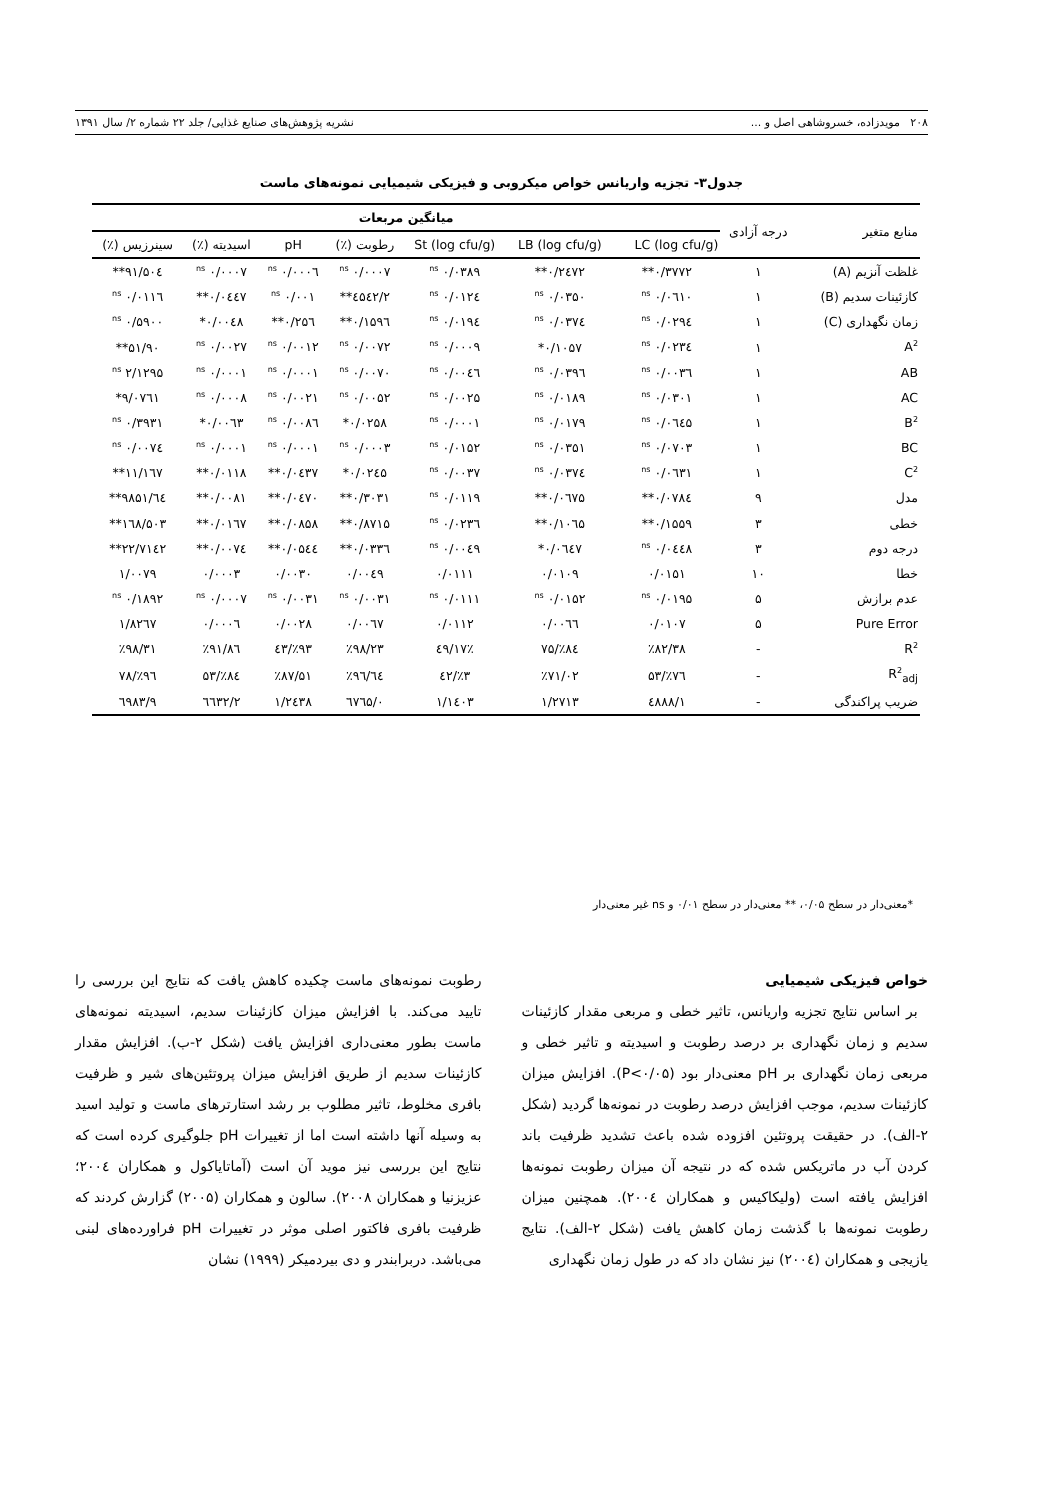۲۰۸ مویدزاده، خسروشاهی اصل و ... نشریه پژوهش‌های صنایع غذایی/ جلد ۲۲ شماره ۲/ سال ۱۳۹۱
جدول۳- تجزیه واریانس خواص میکروبی و فیزیکی شیمیایی نمونه‌های ماست
| منابع متغیر | درجه آزادی | میانگین مربعات | | | | | | |
| --- | --- | --- | --- | --- | --- | --- | --- | --- |
| | | LC (log cfu/g) | LB (log cfu/g) | St (log cfu/g) | رطوبت (٪) | pH | اسیدیته (٪) | سینرزیس (٪) |
| غلظت آنزیم (A) | ۱ | ۰/۳۷۷۲** | ۰/۲٤۷۲** | ۰/۰۳۸۹ <sup>ns</sup> | ۰/۰۰۰۷ <sup>ns</sup> | ۰/۰۰۰٦ <sup>ns</sup> | ۰/۰۰۰۷ <sup>ns</sup> | ۵۰٤/۹۱** |
| کازئینات سدیم (B) | ۱ | ۰/۰٦۱۰ <sup>ns</sup> | ۰/۰۳۵۰ <sup>ns</sup> | ۰/۰۱۲٤ <sup>ns</sup> | ۲/٤۵٤۲** | ۰/۰۰۱ <sup>ns</sup> | ۰/۰٤٤۷** | ۰/۰۱۱٦ <sup>ns</sup> |
| زمان نگهداری (C) | ۱ | ۰/۰۲۹٤ <sup>ns</sup> | ۰/۰۳۷٤ <sup>ns</sup> | ۰/۰۱۹٤ <sup>ns</sup> | ۰/۱۵۹٦** | ۰/۲۵٦** | ۰/۰۰٤۸* | ۰/۵۹۰۰ <sup>ns</sup> |
| A<sup>2</sup> | ۱ | ۰/۰۲۳٤ <sup>ns</sup> | ۰/۱۰۵۷* | ۰/۰۰۰۹ <sup>ns</sup> | ۰/۰۰۷۲ <sup>ns</sup> | ۰/۰۰۱۲ <sup>ns</sup> | ۰/۰۰۲۷ <sup>ns</sup> | ۵۱/۹۰** |
| AB | ۱ | ۰/۰۰۳٦ <sup>ns</sup> | ۰/۰۳۹٦ <sup>ns</sup> | ۰/۰۰٤٦ <sup>ns</sup> | ۰/۰۰۷۰ <sup>ns</sup> | ۰/۰۰۰۱ <sup>ns</sup> | ۰/۰۰۰۱ <sup>ns</sup> | ۲/۱۲۹۵ <sup>ns</sup> |
| AC | ۱ | ۰/۰۳۰۱ <sup>ns</sup> | ۰/۰۱۸۹ <sup>ns</sup> | ۰/۰۰۲۵ <sup>ns</sup> | ۰/۰۰۵۲ <sup>ns</sup> | ۰/۰۰۲۱ <sup>ns</sup> | ۰/۰۰۰۸ <sup>ns</sup> | ۹/۰۷٦۱* |
| B<sup>2</sup> | ۱ | ۰/۰٦٤۵ <sup>ns</sup> | ۰/۰۱۷۹ <sup>ns</sup> | ۰/۰۰۰۱ <sup>ns</sup> | ۰/۰۲۵۸* | ۰/۰۰۸٦ <sup>ns</sup> | ۰/۰۰٦۳* | ۰/۳۹۳۱ <sup>ns</sup> |
| BC | ۱ | ۰/۰۷۰۳ <sup>ns</sup> | ۰/۰۳۵۱ <sup>ns</sup> | ۰/۰۱۵۲ <sup>ns</sup> | ۰/۰۰۰۳ <sup>ns</sup> | ۰/۰۰۰۱ <sup>ns</sup> | ۰/۰۰۰۱ <sup>ns</sup> | ۰/۰۰۷٤ <sup>ns</sup> |
| C<sup>2</sup> | ۱ | ۰/۰٦۳۱ <sup>ns</sup> | ۰/۰۳۷٤ <sup>ns</sup> | ۰/۰۰۳۷ <sup>ns</sup> | ۰/۰۲٤۵* | ۰/۰٤۳۷** | ۰/۰۱۱۸** | ۱۱/۱٦۷** |
| مدل | ۹ | ۰/۰۷۸٤** | ۰/۰٦۷۵** | ۰/۰۱۱۹ <sup>ns</sup> | ۰/۳۰۳۱** | ۰/۰٤۷۰** | ۰/۰۰۸۱** | ٦٤/۹۸۵۱** |
| خطی | ۳ | ۰/۱۵۵۹** | ۰/۱۰٦۵** | ۰/۰۲۳٦ <sup>ns</sup> | ۰/۸۷۱۵** | ۰/۰۸۵۸** | ۰/۰۱٦۷** | ۱٦۸/۵۰۳** |
| درجه دوم | ۳ | ۰/۰٤٤۸ <sup>ns</sup> | ۰/۰٦٤۷* | ۰/۰۰٤۹ <sup>ns</sup> | ۰/۰۳۳٦** | ۰/۰۵٤٤** | ۰/۰۰۷٤** | ۲۲/۷۱٤۲** |
| خطا | ۱۰ | ۰/۰۱۵۱ | ۰/۰۱۰۹ | ۰/۰۱۱۱ | ۰/۰۰٤۹ | ۰/۰۰۳۰ | ۰/۰۰۰۳ | ۱/۰۰۷۹ |
| عدم برازش | ۵ | ۰/۰۱۹۵ <sup>ns</sup> | ۰/۰۱۵۲ <sup>ns</sup> | ۰/۰۱۱۱ <sup>ns</sup> | ۰/۰۰۳۱ <sup>ns</sup> | ۰/۰۰۳۱ <sup>ns</sup> | ۰/۰۰۰۷ <sup>ns</sup> | ۰/۱۸۹۲ <sup>ns</sup> |
| Pure Error | ۵ | ۰/۰۱۰۷ | ۰/۰۰٦٦ | ۰/۰۱۱۲ | ۰/۰۰٦۷ | ۰/۰۰۲۸ | ۰/۰۰۰٦ | ۱/۸۲٦۷ |
| R<sup>2</sup> | - | ٪۸۲/۳۸ | ٪۸٤/۷۵ | ٪٤۹/۱۷ | ٪۹۸/۲۳ | ٪۹۳/٤۳ | ٪۹۱/۸٦ | ٪۹۸/۳۱ |
| R<sup>2</sup><sub>adj</sub> | - | ٪۷٦/۵۳ | ٪۷۱/۰۲ | ٪۳/٤۲ | ٪۹٦/٦٤ | ٪۸۷/۵۱ | ٪۸٤/۵۳ | ٪۹٦/۷۸ |
| ضریب پراکندگی | - | ۱/٤۸۸۸ | ۱/۲۷۱۳ | ۱/۱٤۰۳ | ۰/٦۷٦۵ | ۱/۲٤۳۸ | ۲/٦٦۳۲ | ۹/٦۹۸۳ |
*معنی‌دار در سطح ۰/۰۵، ** معنی‌دار در سطح ۰/۰۱ و ns غیر معنی‌دار
خواص فیزیکی شیمیایی
بر اساس نتایج تجزیه واریانس، تاثیر خطی و مربعی مقدار کازئینات سدیم و زمان نگهداری بر درصد رطوبت و اسیدیته و تاثیر خطی و مربعی زمان نگهداری بر pH معنی‌دار بود (P<۰/۰۵). افزایش میزان کازئینات سدیم، موجب افزایش درصد رطوبت در نمونه‌ها گردید (شکل ۲-الف). در حقیقت پروتئین افزوده شده باعث تشدید ظرفیت باند کردن آب در ماتریکس شده که در نتیجه آن میزان رطوبت نمونه‌ها افزایش یافته است (ولیکاکیس و همکاران ۲۰۰٤). همچنین میزان رطوبت نمونه‌ها با گذشت زمان کاهش یافت (شکل ۲-الف). نتایج یازیجی و همکاران (۲۰۰٤) نیز نشان داد که در طول زمان نگهداری
رطوبت نمونه‌های ماست چکیده کاهش یافت که نتایج این بررسی را تایید می‌کند. با افزایش میزان کازئینات سدیم، اسیدیته نمونه‌های ماست بطور معنی‌داری افزایش یافت (شکل ۲-ب). افزایش مقدار کازئینات سدیم از طریق افزایش میزان پروتئین‌های شیر و ظرفیت بافری مخلوط، تاثیر مطلوب بر رشد استارترهای ماست و تولید اسید به وسیله آنها داشته است اما از تغییرات pH جلوگیری کرده است که نتایج این بررسی نیز موید آن است (آماتایاکول و همکاران ۲۰۰٤؛ عزیزنیا و همکاران ۲۰۰۸). سالون و همکاران (۲۰۰۵) گزارش کردند که ظرفیت بافری فاکتور اصلی موثر در تغییرات pH فراورده‌های لبنی می‌باشد. دربرابندر و دی بیردمیکر (۱۹۹۹) نشان